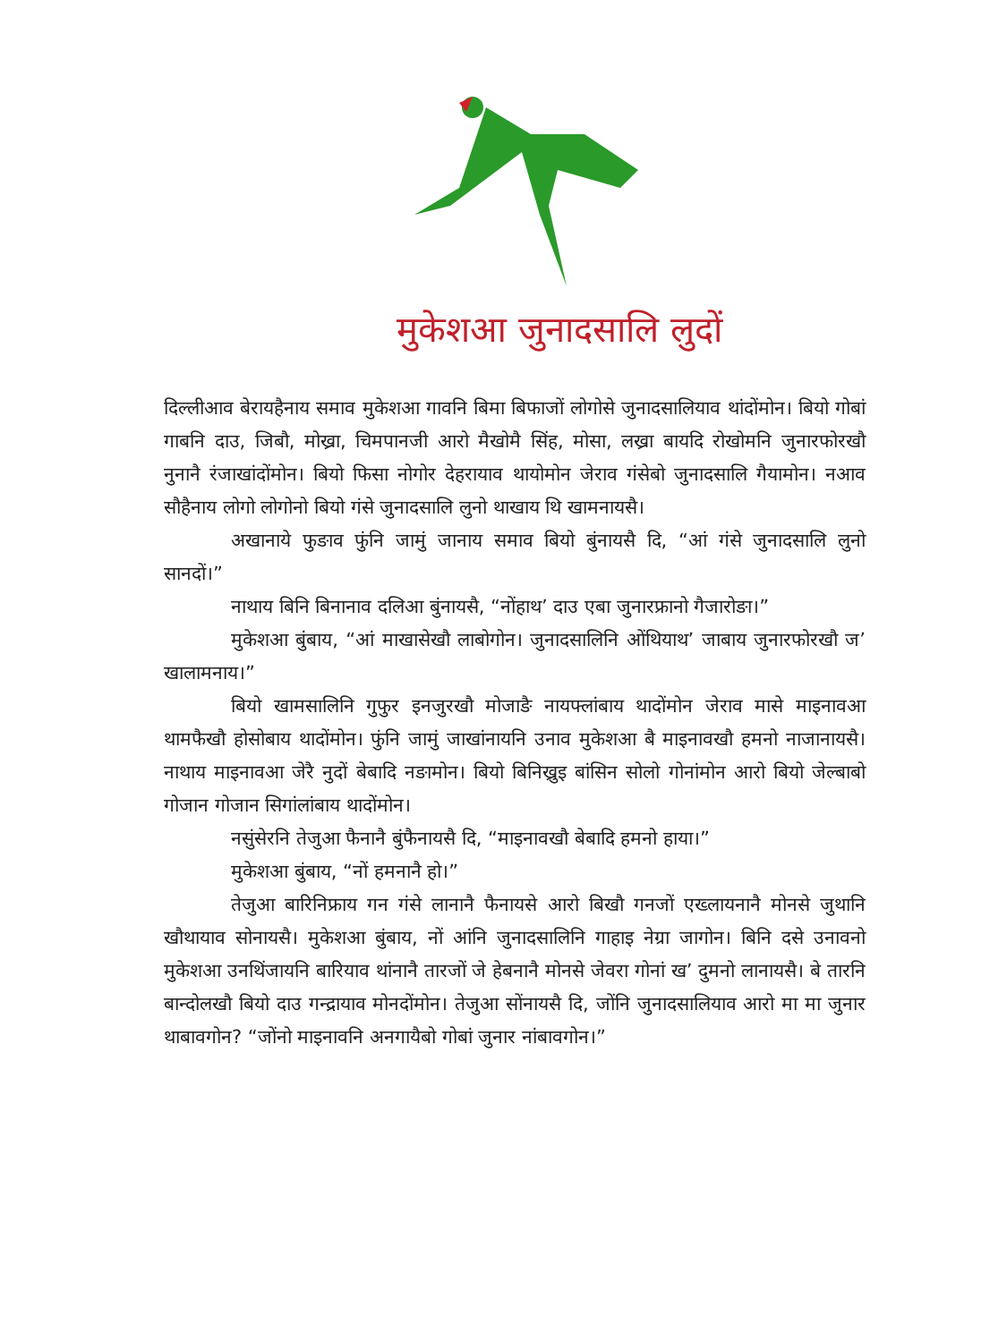मुकेशआ जुनादसालि लुदों
दिल्लीआव बेरायहैनाय समाव मुकेशआ गावनि बिमा बिफाजों लोगोसे जुनादसालियाव थांदोंमोन। बियो गोबां गाबनि दाउ, जिबौ, मोख्रा, चिमपानजी आरो मैखोमै सिंह, मोसा, लख्रा बायदि रोखोमनि जुनारफोरखौ नुनानै रंजाखांदोंमोन। बियो फिसा नोगोर देहरायाव थायोमोन जेराव गंसेबो जुनादसालि गैयामोन। नआव सौहैनाय लोगो लोगोनो बियो गंसे जुनादसालि लुनो थाखाय थि खामनायसै।
अखानाये फुङाव फुंनि जामुं जानाय समाव बियो बुंनायसै दि, “आं गंसे जुनादसालि लुनो सानदों।”
नाथाय बिनि बिनानाव दलिआ बुंनायसै, “नोंहाथ’ दाउ एबा जुनारफ्रानो गैजारोङा।”
मुकेशआ बुंबाय, “आं माखासेखौ लाबोगोन। जुनादसालिनि ओंथियाथ’ जाबाय जुनारफोरखौ ज’ खालामनाय।”
बियो खामसालिनि गुफुर इनजुरखौ मोजाङै नायफ्लांबाय थादोंमोन जेराव मासे माइनावआ थामफैखौ होसोबाय थादोंमोन। फुंनि जामुं जाखांनायनि उनाव मुकेशआ बै माइनावखौ हमनो नाजानायसै। नाथाय माइनावआ जेरै नुदों बेबादि नङामोन। बियो बिनिख्रुइ बांसिन सोलो गोनांमोन आरो बियो जेल्बाबो गोजान गोजान सिगांलांबाय थादोंमोन।
नसुंसेरनि तेजुआ फैनानै बुंफैनायसै दि, “माइनावखौ बेबादि हमनो हाया।”
मुकेशआ बुंबाय, “नों हमनानै हो।”
तेजुआ बारिनिफ्राय गन गंसे लानानै फैनायसे आरो बिखौ गनजों एख्लायनानै मोनसे जुथानि खौथायाव सोनायसै। मुकेशआ बुंबाय, नों आंनि जुनादसालिनि गाहाइ नेग्रा जागोन। बिनि दसे उनावनो मुकेशआ उनथिंजायनि बारियाव थांनानै तारजों जे हेबनानै मोनसे जेवरा गोनां ख’ दुमनो लानायसै। बे तारनि बान्दोलखौ बियो दाउ गन्द्रायाव मोनदोंमोन। तेजुआ सोंनायसै दि, जोंनि जुनादसालियाव आरो मा मा जुनार थाबावगोन? “जोंनो माइनावनि अनगायैबो गोबां जुनार नांबावगोन।”